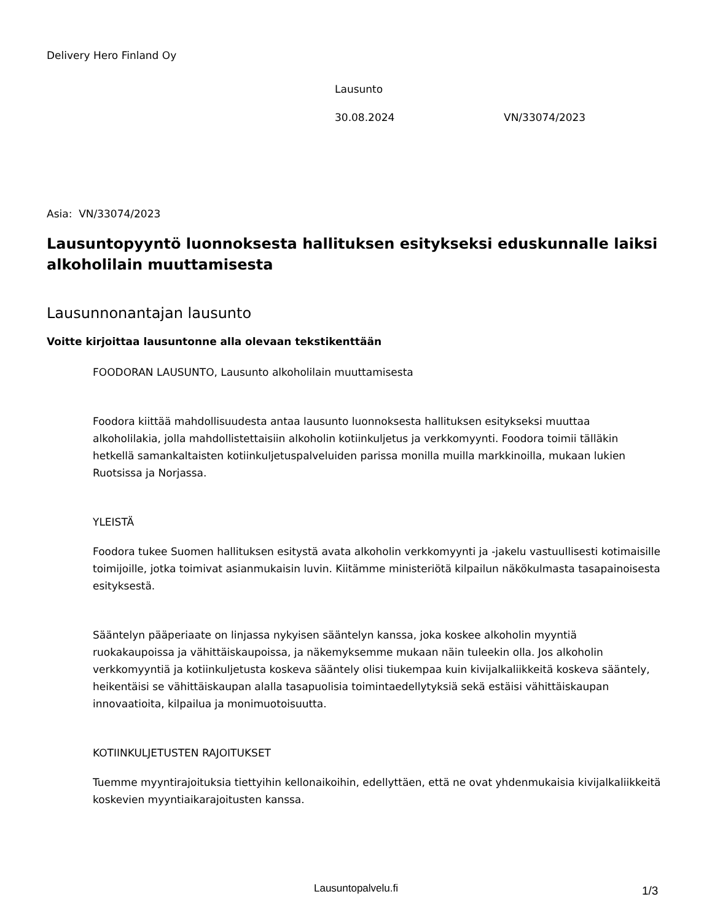Delivery Hero Finland Oy
Lausunto
30.08.2024 VN/33074/2023
Asia: VN/33074/2023
Lausuntopyyntö luonnoksesta hallituksen esitykseksi eduskunnalle laiksi alkoholilain muuttamisesta
Lausunnonantajan lausunto
Voitte kirjoittaa lausuntonne alla olevaan tekstikenttään
FOODORAN LAUSUNTO, Lausunto alkoholilain muuttamisesta
Foodora kiittää mahdollisuudesta antaa lausunto luonnoksesta hallituksen esitykseksi muuttaa alkoholilakia, jolla mahdollistettaisiin alkoholin kotiinkuljetus ja verkkomyynti. Foodora toimii tälläkin hetkellä samankaltaisten kotiinkuljetuspalveluiden parissa monilla muilla markkinoilla, mukaan lukien Ruotsissa ja Norjassa.
YLEISTÄ
Foodora tukee Suomen hallituksen esitystä avata alkoholin verkkomyynti ja -jakelu vastuullisesti kotimaisille toimijoille, jotka toimivat asianmukaisin luvin. Kiitämme ministeriötä kilpailun näkökulmasta tasapainoisesta esityksestä.
Sääntelyn pääperiaate on linjassa nykyisen sääntelyn kanssa, joka koskee alkoholin myyntiä ruokakaupoissa ja vähittäiskaupoissa, ja näkemyksemme mukaan näin tuleekin olla. Jos alkoholin verkkomyyntiä ja kotiinkuljetusta koskeva sääntely olisi tiukempaa kuin kivijalkaliikkeitä koskeva sääntely, heikentäisi se vähittäiskaupan alalla tasapuolisia toimintaedellytyksiä sekä estäisi vähittäiskaupan innovaatioita, kilpailua ja monimuotoisuutta.
KOTIINKULJETUSTEN RAJOITUKSET
Tuemme myyntirajoituksia tiettyihin kellonaikoihin, edellyttäen, että ne ovat yhdenmukaisia kivijalkaliikkeitä koskevien myyntiaikarajoitusten kanssa.
Lausuntopalvelu.fi 1/3